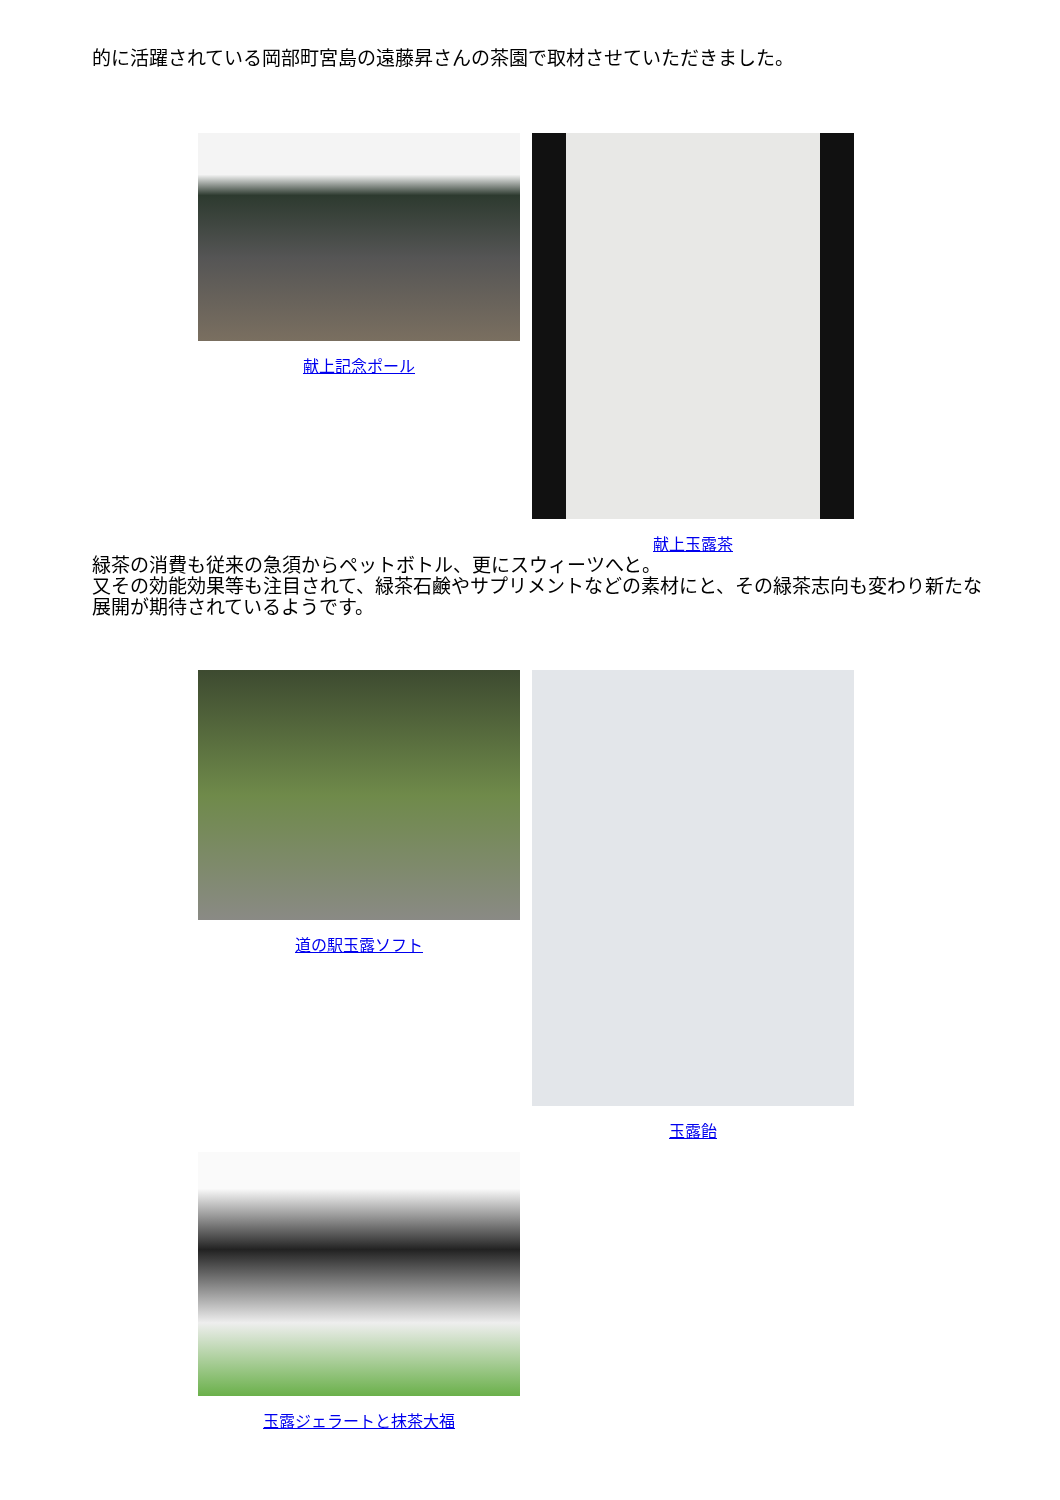的に活躍されている岡部町宮島の遠藤昇さんの茶園で取材させていただきました。
献上記念ポール 献上玉露茶
緑茶の消費も従来の急須からペットボトル、更にスウィーツへと。
又その効能効果等も注目されて、緑茶石鹸やサプリメントなどの素材にと、その緑茶志向も変わり新たな展開が期待されているようです。
道の駅玉露ソフト 玉露飴
玉露ジェラートと抹茶大福